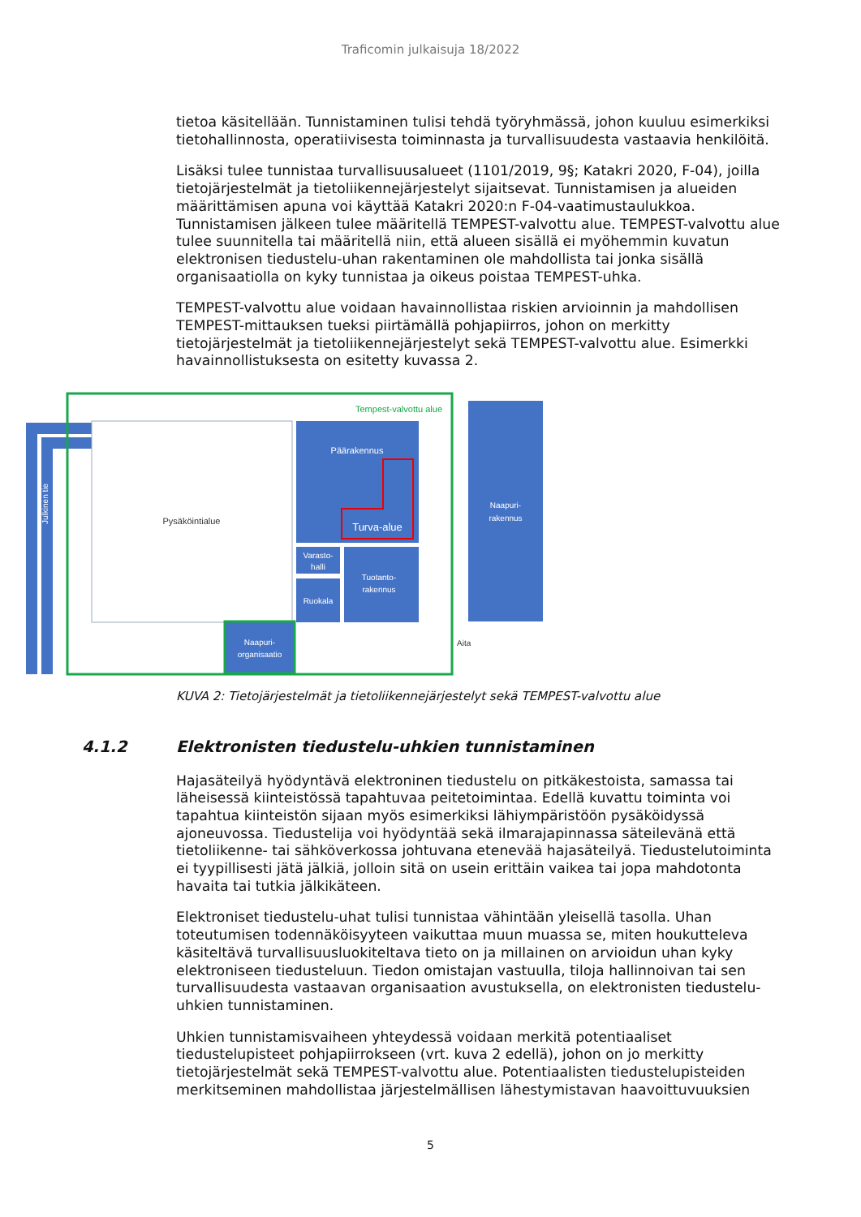Traficomin julkaisuja 18/2022
tietoa käsitellään. Tunnistaminen tulisi tehdä työryhmässä, johon kuuluu esimerkiksi tietohallinnosta, operatiivisesta toiminnasta ja turvallisuudesta vastaavia henkilöitä.
Lisäksi tulee tunnistaa turvallisuusalueet (1101/2019, 9§; Katakri 2020, F-04), joilla tietojärjestelmät ja tietoliikennejärjestelyt sijaitsevat. Tunnistamisen ja alueiden määrittämisen apuna voi käyttää Katakri 2020:n F-04-vaatimustaulukkoa. Tunnistamisen jälkeen tulee määritellä TEMPEST-valvottu alue. TEMPEST-valvottu alue tulee suunnitella tai määritellä niin, että alueen sisällä ei myöhemmin kuvatun elektronisen tiedustelu-uhan rakentaminen ole mahdollista tai jonka sisällä organisaatiolla on kyky tunnistaa ja oikeus poistaa TEMPEST-uhka.
TEMPEST-valvottu alue voidaan havainnollistaa riskien arvioinnin ja mahdollisen TEMPEST-mittauksen tueksi piirtämällä pohjapiirros, johon on merkitty tietojärjestelmät ja tietoliikennejärjestelyt sekä TEMPEST-valvottu alue. Esimerkki havainnollistuksesta on esitetty kuvassa 2.
Julkinen tie
Tempest-valvottu alue
Pysäköintialue
Päärakennus
Turva-alue
Varasto-
halli
Ruokala
Tuotanto-
rakennus
Naapuri-
organisaatio
Naapuri-
rakennus
Aita
KUVA 2: Tietojärjestelmät ja tietoliikennejärjestelyt sekä TEMPEST-valvottu alue
4.1.2 Elektronisten tiedustelu-uhkien tunnistaminen
Hajasäteilyä hyödyntävä elektroninen tiedustelu on pitkäkestoista, samassa tai läheisessä kiinteistössä tapahtuvaa peitetoimintaa. Edellä kuvattu toiminta voi tapahtua kiinteistön sijaan myös esimerkiksi lähiympäristöön pysäköidyssä ajoneuvossa. Tiedustelija voi hyödyntää sekä ilmarajapinnassa säteilevänä että tietoliikenne- tai sähköverkossa johtuvana etenevää hajasäteilyä. Tiedustelutoiminta ei tyypillisesti jätä jälkiä, jolloin sitä on usein erittäin vaikea tai jopa mahdotonta havaita tai tutkia jälkikäteen.
Elektroniset tiedustelu-uhat tulisi tunnistaa vähintään yleisellä tasolla. Uhan toteutumisen todennäköisyyteen vaikuttaa muun muassa se, miten houkutteleva käsiteltävä turvallisuusluokiteltava tieto on ja millainen on arvioidun uhan kyky elektroniseen tiedusteluun. Tiedon omistajan vastuulla, tiloja hallinnoivan tai sen turvallisuudesta vastaavan organisaation avustuksella, on elektronisten tiedustelu-uhkien tunnistaminen.
Uhkien tunnistamisvaiheen yhteydessä voidaan merkitä potentiaaliset tiedustelupisteet pohjapiirrokseen (vrt. kuva 2 edellä), johon on jo merkitty tietojärjestelmät sekä TEMPEST-valvottu alue. Potentiaalisten tiedustelupisteiden merkitseminen mahdollistaa järjestelmällisen lähestymistavan haavoittuvuuksien
5